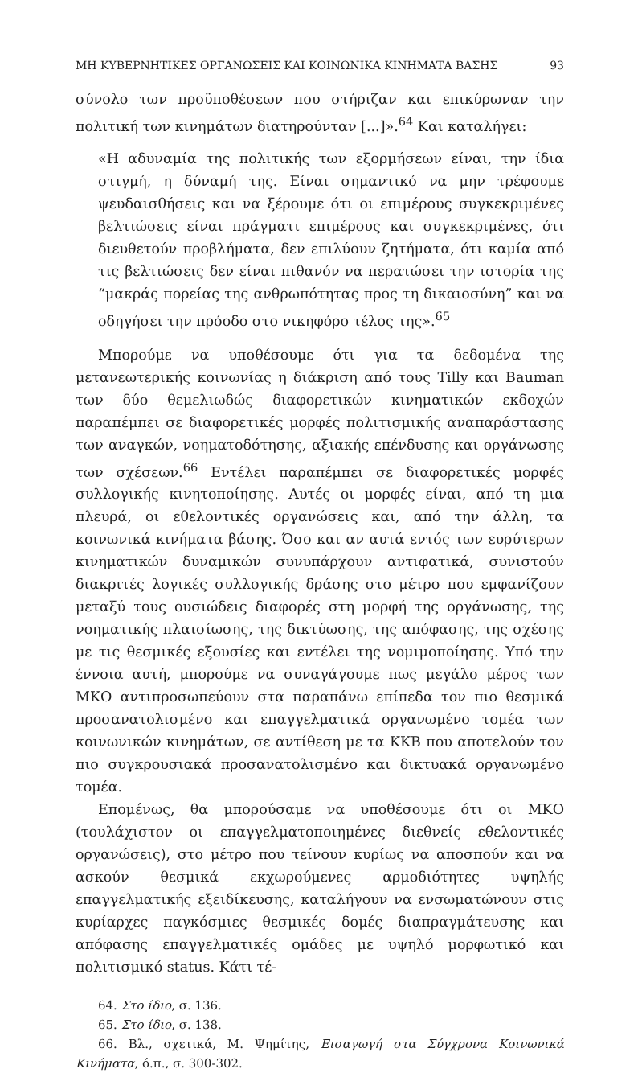ΜΗ ΚΥΒΕΡΝΗΤΙΚΕΣ ΟΡΓΑΝΩΣΕΙΣ ΚΑΙ ΚΟΙΝΩΝΙΚΑ ΚΙΝΗΜΑΤΑ ΒΑΣΗΣ 93
σύνολο των προϋποθέσεων που στήριζαν και επικύρωναν την πολιτική των κινημάτων διατηρούνταν [...]».<sup>64</sup> Και καταλήγει:
«Η αδυναμία της πολιτικής των εξορμήσεων είναι, την ίδια στιγμή, η δύναμή της. Είναι σημαντικό να μην τρέφουμε ψευδαισθήσεις και να ξέρουμε ότι οι επιμέρους συγκεκριμένες βελτιώσεις είναι πράγματι επιμέρους και συγκεκριμένες, ότι διευθετούν προβλήματα, δεν επιλύουν ζητήματα, ότι καμία από τις βελτιώσεις δεν είναι πιθανόν να περατώσει την ιστορία της “μακράς πορείας της ανθρωπότητας προς τη δικαιοσύνη” και να οδηγήσει την πρόοδο στο νικηφόρο τέλος της».<sup>65</sup>
Μπορούμε να υποθέσουμε ότι για τα δεδομένα της μετανεωτερικής κοινωνίας η διάκριση από τους Tilly και Bauman των δύο θεμελιωδώς διαφορετικών κινηματικών εκδοχών παραπέμπει σε διαφορετικές μορφές πολιτισμικής αναπαράστασης των αναγκών, νοηματοδότησης, αξιακής επένδυσης και οργάνωσης των σχέσεων.<sup>66</sup> Εντέλει παραπέμπει σε διαφορετικές μορφές συλλογικής κινητοποίησης. Αυτές οι μορφές είναι, από τη μια πλευρά, οι εθελοντικές οργανώσεις και, από την άλλη, τα κοινωνικά κινήματα βάσης. Όσο και αν αυτά εντός των ευρύτερων κινηματικών δυναμικών συνυπάρχουν αντιφατικά, συνιστούν διακριτές λογικές συλλογικής δράσης στο μέτρο που εμφανίζουν μεταξύ τους ουσιώδεις διαφορές στη μορφή της οργάνωσης, της νοηματικής πλαισίωσης, της δικτύωσης, της απόφασης, της σχέσης με τις θεσμικές εξουσίες και εντέλει της νομιμοποίησης. Υπό την έννοια αυτή, μπορούμε να συναγάγουμε πως μεγάλο μέρος των ΜΚΟ αντιπροσωπεύουν στα παραπάνω επίπεδα τον πιο θεσμικά προσανατολισμένο και επαγγελματικά οργανωμένο τομέα των κοινωνικών κινημάτων, σε αντίθεση με τα ΚΚΒ που αποτελούν τον πιο συγκρουσιακά προσανατολισμένο και δικτυακά οργανωμένο τομέα.
Επομένως, θα μπορούσαμε να υποθέσουμε ότι οι ΜΚΟ (τουλάχιστον οι επαγγελματοποιημένες διεθνείς εθελοντικές οργανώσεις), στο μέτρο που τείνουν κυρίως να αποσπούν και να ασκούν θεσμικά εκχωρούμενες αρμοδιότητες υψηλής επαγγελματικής εξειδίκευσης, καταλήγουν να ενσωματώνουν στις κυρίαρχες παγκόσμιες θεσμικές δομές διαπραγμάτευσης και απόφασης επαγγελματικές ομάδες με υψηλό μορφωτικό και πολιτισμικό status. Κάτι τέ-
64. Στο ίδιο, σ. 136.
65. Στο ίδιο, σ. 138.
66. Βλ., σχετικά, Μ. Ψημίτης, Εισαγωγή στα Σύγχρονα Κοινωνικά Κινήματα, ό.π., σ. 300-302.